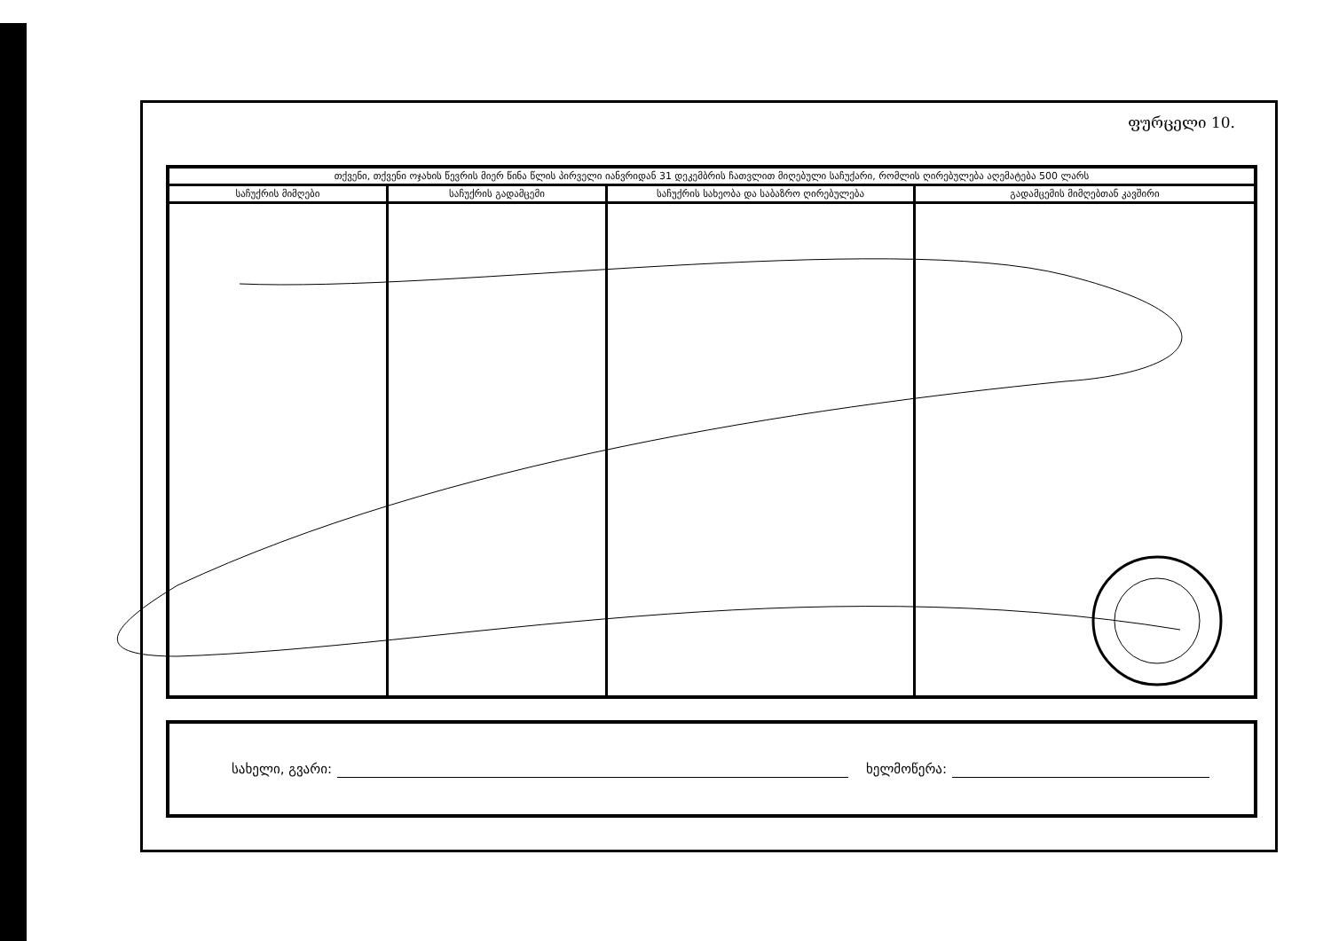ფურცელი 10.
| თქვენი, თქვენი ოჯახის წევრის მიერ წინა წლის პირველი იანვრიდან 31 დეკემბრის ჩათვლით მიღებული საჩუქარი, რომლის ღირებულება აღემატება 500 ლარს | | | |
| --- | --- | --- | --- |
| საჩუქრის მიმღები | საჩუქრის გადამცემი | საჩუქრის სახეობა და საბაზრო ღირებულება | გადამცემის მიმღებთან კავშირი |
სახელი, გვარი:
ხელმოწერა: